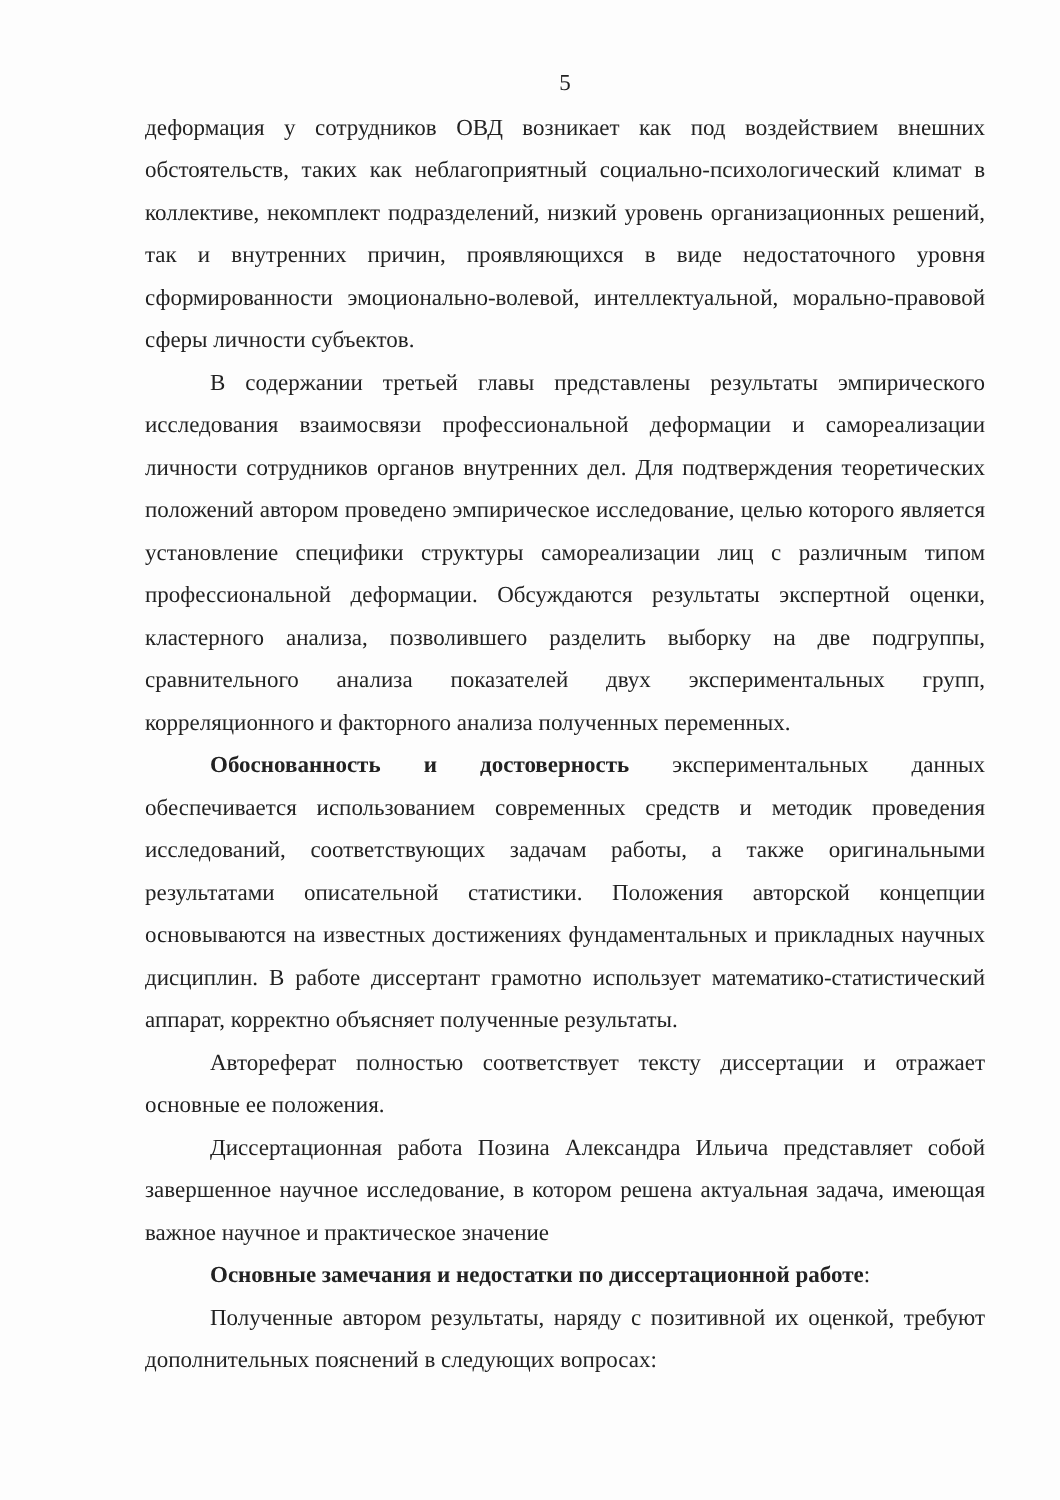5
деформация у сотрудников ОВД возникает как под воздействием внешних обстоятельств, таких как неблагоприятный социально-психологический климат в коллективе, некомплект подразделений, низкий уровень организационных решений, так и внутренних причин, проявляющихся в виде недостаточного уровня сформированности эмоционально-волевой, интеллектуальной, морально-правовой сферы личности субъектов.
В содержании третьей главы представлены результаты эмпирического исследования взаимосвязи профессиональной деформации и самореализации личности сотрудников органов внутренних дел. Для подтверждения теоретических положений автором проведено эмпирическое исследование, целью которого является установление специфики структуры самореализации лиц с различным типом профессиональной деформации. Обсуждаются результаты экспертной оценки, кластерного анализа, позволившего разделить выборку на две подгруппы, сравнительного анализа показателей двух экспериментальных групп, корреляционного и факторного анализа полученных переменных.
Обоснованность и достоверность экспериментальных данных обеспечивается использованием современных средств и методик проведения исследований, соответствующих задачам работы, а также оригинальными результатами описательной статистики. Положения авторской концепции основываются на известных достижениях фундаментальных и прикладных научных дисциплин. В работе диссертант грамотно использует математико-статистический аппарат, корректно объясняет полученные результаты.
Автореферат полностью соответствует тексту диссертации и отражает основные ее положения.
Диссертационная работа Позина Александра Ильича представляет собой завершенное научное исследование, в котором решена актуальная задача, имеющая важное научное и практическое значение
Основные замечания и недостатки по диссертационной работе:
Полученные автором результаты, наряду с позитивной их оценкой, требуют дополнительных пояснений в следующих вопросах: